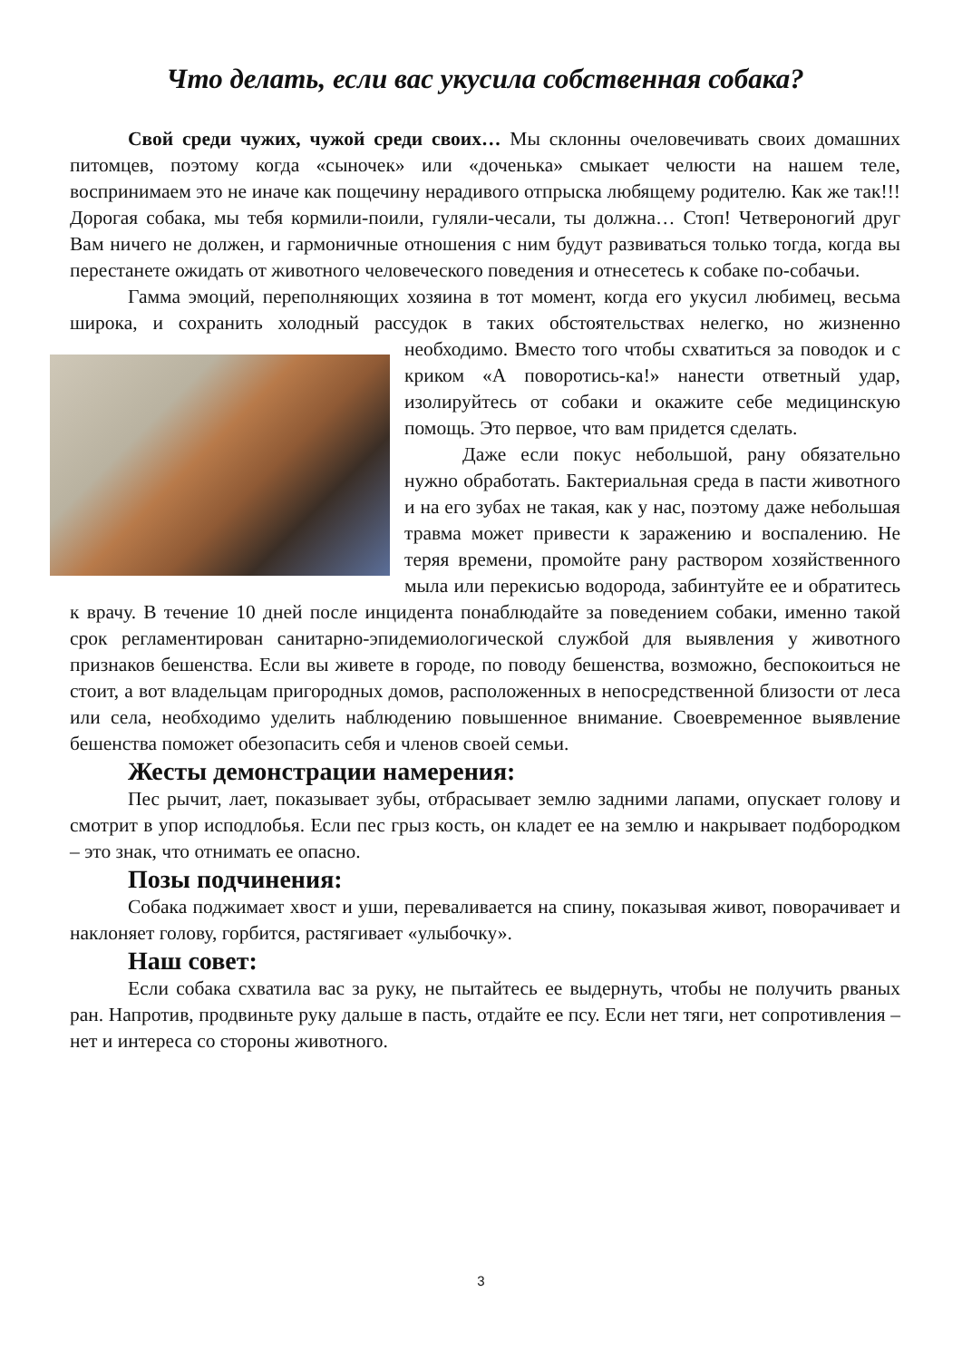Что делать, если вас укусила собственная собака?
Свой среди чужих, чужой среди своих… Мы склонны очеловечивать своих домашних питомцев, поэтому когда «сыночек» или «доченька» смыкает челюсти на нашем теле, воспринимаем это не иначе как пощечину нерадивого отпрыска любящему родителю. Как же так!!! Дорогая собака, мы тебя кормили-поили, гуляли-чесали, ты должна… Стоп! Четвероногий друг Вам ничего не должен, и гармоничные отношения с ним будут развиваться только тогда, когда вы перестанете ожидать от животного человеческого поведения и отнесетесь к собаке по-собачьи.
Гамма эмоций, переполняющих хозяина в тот момент, когда его укусил любимец, весьма широка, и сохранить холодный рассудок в таких обстоятельствах нелегко, но жизненно необходимо. Вместо того чтобы схватиться за поводок и с криком «А поворотись-ка!» нанести ответный удар, изолируйтесь от собаки и окажите себе медицинскую помощь. Это первое, что вам придется сделать.
Даже если покус небольшой, рану обязательно нужно обработать. Бактериальная среда в пасти животного и на его зубах не такая, как у нас, поэтому даже небольшая травма может привести к заражению и воспалению. Не теряя времени, промойте рану раствором хозяйственного мыла или перекисью водорода, забинтуйте ее и обратитесь к врачу. В течение 10 дней после инцидента понаблюдайте за поведением собаки, именно такой срок регламентирован санитарно-эпидемиологической службой для выявления у животного признаков бешенства. Если вы живете в городе, по поводу бешенства, возможно, беспокоиться не стоит, а вот владельцам пригородных домов, расположенных в непосредственной близости от леса или села, необходимо уделить наблюдению повышенное внимание. Своевременное выявление бешенства поможет обезопасить себя и членов своей семьи.
Жесты демонстрации намерения:
Пес рычит, лает, показывает зубы, отбрасывает землю задними лапами, опускает голову и смотрит в упор исподлобья. Если пес грыз кость, он кладет ее на землю и накрывает подбородком – это знак, что отнимать ее опасно.
Позы подчинения:
Собака поджимает хвост и уши, переваливается на спину, показывая живот, поворачивает и наклоняет голову, горбится, растягивает «улыбочку».
Наш совет:
Если собака схватила вас за руку, не пытайтесь ее выдернуть, чтобы не получить рваных ран. Напротив, продвиньте руку дальше в пасть, отдайте ее псу. Если нет тяги, нет сопротивления – нет и интереса со стороны животного.
3